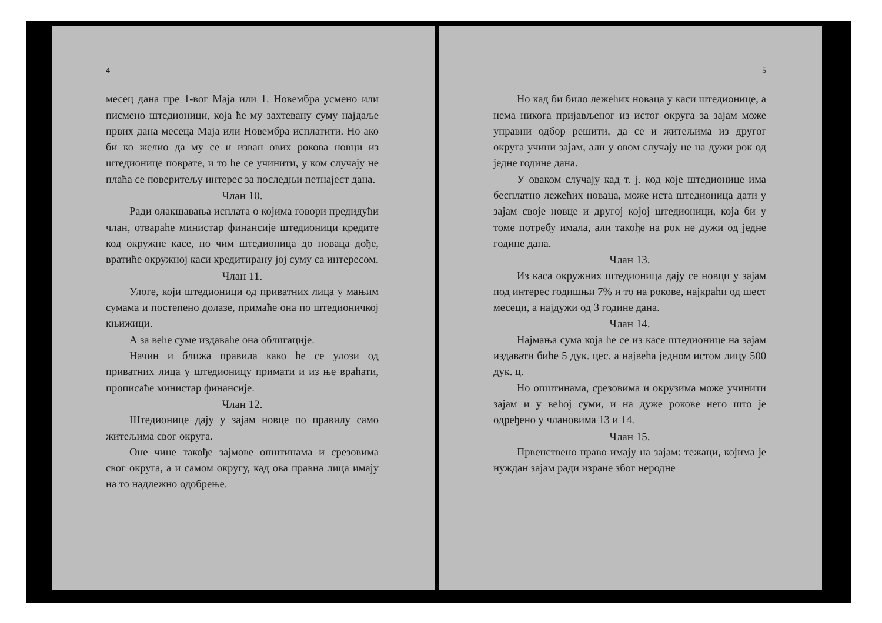4
месец дана пре 1-вог Маја или 1. Новембра усмено или писмено штедионици, која ће му захтевану суму најдаље првих дана месеца Маја или Новембра исплатити. Но ако би ко желио да му се и изван ових рокова новци из штедионице поврате, и то ће се учинити, у ком случају не плаћа се поверитељу интерес за последњи петнајест дана.
Члан 10.
Ради олакшавања исплата о којима говори предидући члан, отвараће министар финансије штедионици кредите код окружне касе, но чим штедионица до новаца дође, вратиће окружној каси кредитирану јој суму са интересом.
Члан 11.
Улоге, који штедионици од приватних лица у мањим сумама и постепено долазе, примаће она по штедионичкој књижици.
А за веће суме издаваће она облигације.
Начин и ближа правила како ће се улози од приватних лица у штедионицу примати и из ње враћати, прописаће министар финансије.
Члан 12.
Штедионице дају у зајам новце по правилу само житељима свог округа.
Оне чине такође зајмове општинама и срезовима свог округа, а и самом округу, кад ова правна лица имају на то надлежно одобрење.
5
Но кад би било лежећих новаца у каси штедионице, а нема никога пријављеног из истог округа за зајам може управни одбор решити, да се и житељима из другог округа учини зајам, али у овом случају не на дужи рок од једне године дана.
У оваком случају кад т. ј. код које штедионице има бесплатно лежећих новаца, може иста штедионица дати у зајам своје новце и другој којој штедионици, која би у томе потребу имала, али такође на рок не дужи од једне године дана.
Члан 13.
Из каса окружних штедионица дају се новци у зајам под интерес годишњи 7% и то на рокове, најкраћи од шест месеци, а најдужи од 3 године дана.
Члан 14.
Најмања сума која ће се из касе штедионице на зајам издавати биће 5 дук. цес. а највећа једном истом лицу 500 дук. ц.
Но општинама, срезовима и окрузима може учинити зајам и у већој суми, и на дуже рокове него што је одређено у члановима 13 и 14.
Члан 15.
Првенствено право имају на зајам: тежаци, којима је нуждан зајам ради изране због неродне